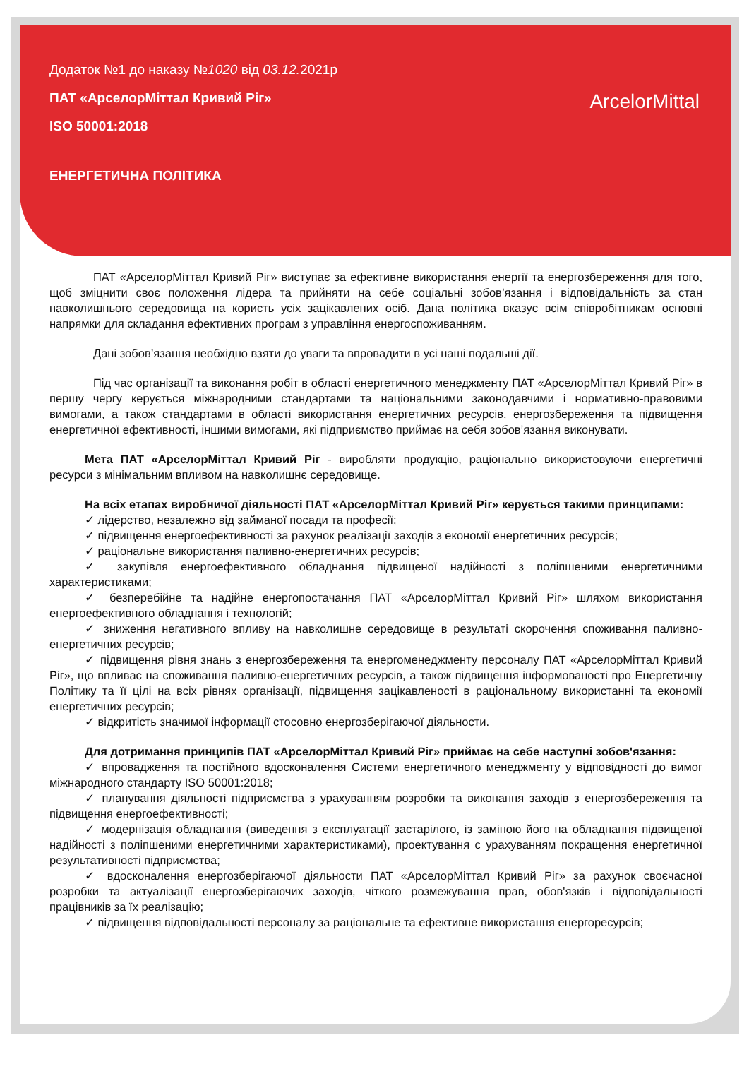Додаток №1 до наказу №1020 від 03.12. 2021р
ПАТ «АрселорМіттал Кривий Ріг»
ISO 50001:2018
ЕНЕРГЕТИЧНА ПОЛІТИКА
ArcelorMittal
ПАТ «АрселорМіттал Кривий Ріг» виступає за ефективне використання енергії та енергозбереження для того, щоб зміцнити своє положення лідера та прийняти на себе соціальні зобов’язання і відповідальність за стан навколишнього середовища на користь усіх зацікавлених осіб. Дана політика вказує всім співробітникам основні напрямки для складання ефективних програм з управління енергоспоживанням.
Дані зобов’язання необхідно взяти до уваги та впровадити в усі наші подальші дії.
Під час організації та виконання робіт в області енергетичного менеджменту ПАТ «АрселорМіттал Кривий Ріг» в першу чергу керується міжнародними стандартами та національними законодавчими і нормативно-правовими вимогами, а також стандартами в області використання енергетичних ресурсів, енергозбереження та підвищення енергетичної ефективності, іншими вимогами, які підприємство приймає на себя зобов’язання виконувати.
Мета ПАТ «АрселорМіттал Кривий Ріг - виробляти продукцію, раціонально використовуючи енергетичні ресурси з мінімальним впливом на навколишнє середовище.
На всіх етапах виробничої діяльності ПАТ «АрселорМіттал Кривий Ріг» керується такими принципами:
✓ лідерство, незалежно від займаної посади та професії;
✓ підвищення енергоефективності за рахунок реалізації заходів з економії енергетичних ресурсів;
✓ раціональне використання паливно-енергетичних ресурсів;
✓ закупівля енергоефективного обладнання підвищеної надійності з поліпшеними енергетичними характеристиками;
✓ безперебійне та надійне енергопостачання ПАТ «АрселорМіттал Кривий Ріг» шляхом використання енергоефективного обладнання і технологій;
✓ зниження негативного впливу на навколишне середовище в результаті скорочення споживання паливно-енергетичних ресурсів;
✓ підвищення рівня знань з енергозбереження та енергоменеджменту персоналу ПАТ «АрселорМіттал Кривий Ріг», що впливає на споживання паливно-енергетичних ресурсів, а також підвищення інформованості про Енергетичну Політику та її цілі на всіх рівнях організації, підвищення зацікавленості в раціональному використанні та економії енергетичних ресурсів;
✓ відкритість значимої інформації стосовно енергозберігаючої діяльности.
Для дотримання принципів ПАТ «АрселорМіттал Кривий Ріг» приймає на себе наступні зобов'язання:
✓ впровадження та постійного вдосконалення Системи енергетичного менеджменту у відповідності до вимог міжнародного стандарту ISO 50001:2018;
✓ планування діяльності підприємства з урахуванням розробки та виконання заходів з енергозбереження та підвищення енергоефективності;
✓ модернізація обладнання (виведення з експлуатації застарілого, із заміною його на обладнання підвищеної надійності з поліпшеними енергетичними характеристиками), проектування с урахуванням покращення енергетичної результативності підприємства;
✓ вдосконалення енергозберігаючої діяльности ПАТ «АрселорМіттал Кривий Ріг» за рахунок своєчасної розробки та актуалізації енергозберігаючих заходів, чіткого розмежування прав, обов'язків і відповідальності працівників за їх реалізацію;
✓ підвищення відповідальності персоналу за раціональне та ефективне використання енергоресурсів;